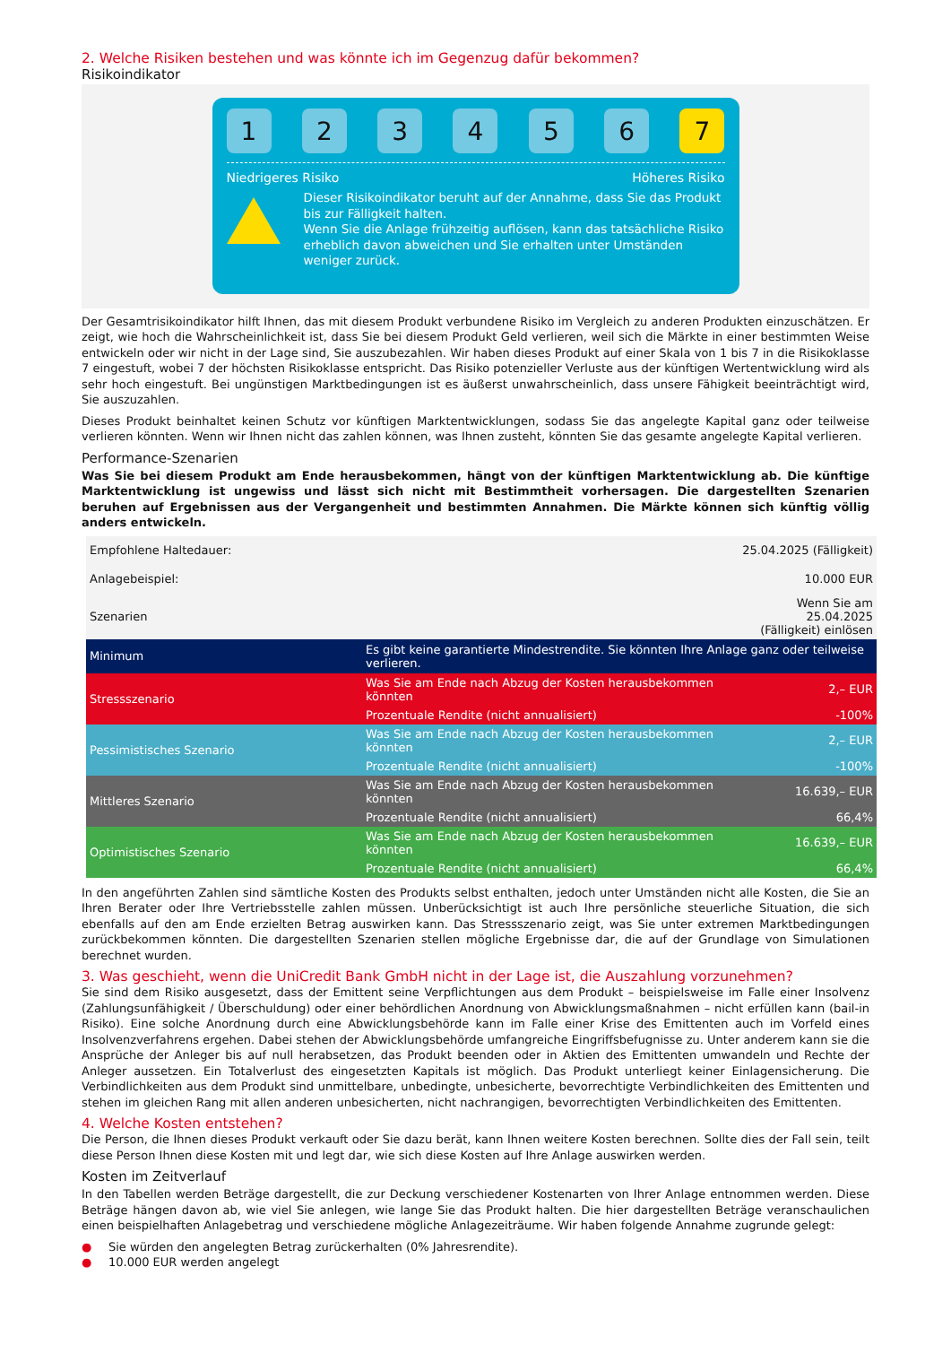2. Welche Risiken bestehen und was könnte ich im Gegenzug dafür bekommen?
Risikoindikator
1 2 3 4 5 6 7
Niedrigeres Risiko Höheres Risiko
Dieser Risikoindikator beruht auf der Annahme, dass Sie das Produkt bis zur Fälligkeit halten.
Wenn Sie die Anlage frühzeitig auflösen, kann das tatsächliche Risiko erheblich davon abweichen und Sie erhalten unter Umständen weniger zurück.
Der Gesamtrisikoindikator hilft Ihnen, das mit diesem Produkt verbundene Risiko im Vergleich zu anderen Produkten einzuschätzen. Er zeigt, wie hoch die Wahrscheinlichkeit ist, dass Sie bei diesem Produkt Geld verlieren, weil sich die Märkte in einer bestimmten Weise entwickeln oder wir nicht in der Lage sind, Sie auszubezahlen. Wir haben dieses Produkt auf einer Skala von 1 bis 7 in die Risikoklasse 7 eingestuft, wobei 7 der höchsten Risikoklasse entspricht. Das Risiko potenzieller Verluste aus der künftigen Wertentwicklung wird als sehr hoch eingestuft. Bei ungünstigen Marktbedingungen ist es äußerst unwahrscheinlich, dass unsere Fähigkeit beeinträchtigt wird, Sie auszuzahlen.
Dieses Produkt beinhaltet keinen Schutz vor künftigen Marktentwicklungen, sodass Sie das angelegte Kapital ganz oder teilweise verlieren könnten. Wenn wir Ihnen nicht das zahlen können, was Ihnen zusteht, könnten Sie das gesamte angelegte Kapital verlieren.
Performance-Szenarien
Was Sie bei diesem Produkt am Ende herausbekommen, hängt von der künftigen Marktentwicklung ab. Die künftige Marktentwicklung ist ungewiss und lässt sich nicht mit Bestimmtheit vorhersagen. Die dargestellten Szenarien beruhen auf Ergebnissen aus der Vergangenheit und bestimmten Annahmen. Die Märkte können sich künftig völlig anders entwickeln.
| Empfohlene Haltedauer: | | 25.04.2025 (Fälligkeit) |
| Anlagebeispiel: | | 10.000 EUR |
| Szenarien | | Wenn Sie am 25.04.2025 (Fälligkeit) einlösen |
| Minimum | Es gibt keine garantierte Mindestrendite. Sie könnten Ihre Anlage ganz oder teilweise verlieren. | |
| Stressszenario | Was Sie am Ende nach Abzug der Kosten herausbekommen könnten | 2,– EUR |
| | Prozentuale Rendite (nicht annualisiert) | -100% |
| Pessimistisches Szenario | Was Sie am Ende nach Abzug der Kosten herausbekommen könnten | 2,– EUR |
| | Prozentuale Rendite (nicht annualisiert) | -100% |
| Mittleres Szenario | Was Sie am Ende nach Abzug der Kosten herausbekommen könnten | 16.639,– EUR |
| | Prozentuale Rendite (nicht annualisiert) | 66,4% |
| Optimistisches Szenario | Was Sie am Ende nach Abzug der Kosten herausbekommen könnten | 16.639,– EUR |
| | Prozentuale Rendite (nicht annualisiert) | 66,4% |
In den angeführten Zahlen sind sämtliche Kosten des Produkts selbst enthalten, jedoch unter Umständen nicht alle Kosten, die Sie an Ihren Berater oder Ihre Vertriebsstelle zahlen müssen. Unberücksichtigt ist auch Ihre persönliche steuerliche Situation, die sich ebenfalls auf den am Ende erzielten Betrag auswirken kann. Das Stressszenario zeigt, was Sie unter extremen Marktbedingungen zurückbekommen könnten. Die dargestellten Szenarien stellen mögliche Ergebnisse dar, die auf der Grundlage von Simulationen berechnet wurden.
3. Was geschieht, wenn die UniCredit Bank GmbH nicht in der Lage ist, die Auszahlung vorzunehmen?
Sie sind dem Risiko ausgesetzt, dass der Emittent seine Verpflichtungen aus dem Produkt – beispielsweise im Falle einer Insolvenz (Zahlungsunfähigkeit / Überschuldung) oder einer behördlichen Anordnung von Abwicklungsmaßnahmen – nicht erfüllen kann (bail-in Risiko). Eine solche Anordnung durch eine Abwicklungsbehörde kann im Falle einer Krise des Emittenten auch im Vorfeld eines Insolvenzverfahrens ergehen. Dabei stehen der Abwicklungsbehörde umfangreiche Eingriffsbefugnisse zu. Unter anderem kann sie die Ansprüche der Anleger bis auf null herabsetzen, das Produkt beenden oder in Aktien des Emittenten umwandeln und Rechte der Anleger aussetzen. Ein Totalverlust des eingesetzten Kapitals ist möglich. Das Produkt unterliegt keiner Einlagensicherung. Die Verbindlichkeiten aus dem Produkt sind unmittelbare, unbedingte, unbesicherte, bevorrechtigte Verbindlichkeiten des Emittenten und stehen im gleichen Rang mit allen anderen unbesicherten, nicht nachrangigen, bevorrechtigten Verbindlichkeiten des Emittenten.
4. Welche Kosten entstehen?
Die Person, die Ihnen dieses Produkt verkauft oder Sie dazu berät, kann Ihnen weitere Kosten berechnen. Sollte dies der Fall sein, teilt diese Person Ihnen diese Kosten mit und legt dar, wie sich diese Kosten auf Ihre Anlage auswirken werden.
Kosten im Zeitverlauf
In den Tabellen werden Beträge dargestellt, die zur Deckung verschiedener Kostenarten von Ihrer Anlage entnommen werden. Diese Beträge hängen davon ab, wie viel Sie anlegen, wie lange Sie das Produkt halten. Die hier dargestellten Beträge veranschaulichen einen beispielhaften Anlagebetrag und verschiedene mögliche Anlagezeiträume. Wir haben folgende Annahme zugrunde gelegt:
● Sie würden den angelegten Betrag zurückerhalten (0% Jahresrendite).
● 10.000 EUR werden angelegt